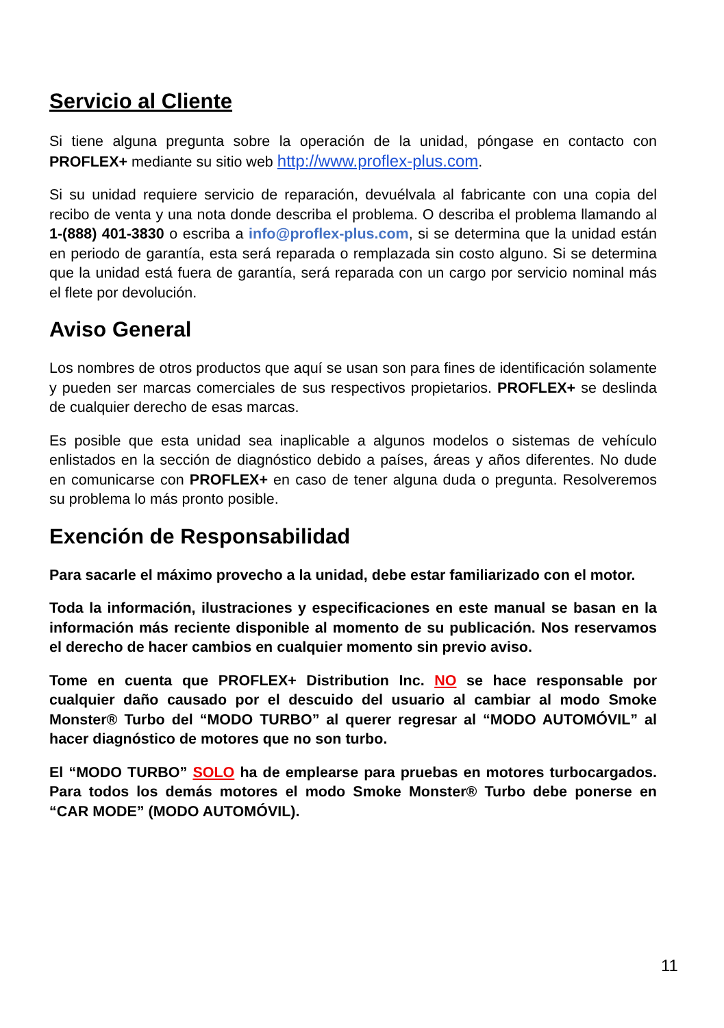Servicio al Cliente
Si tiene alguna pregunta sobre la operación de la unidad, póngase en contacto con PROFLEX+ mediante su sitio web http://www.proflex-plus.com.
Si su unidad requiere servicio de reparación, devuélvala al fabricante con una copia del recibo de venta y una nota donde describa el problema. O describa el problema llamando al 1-(888) 401-3830 o escriba a info@proflex-plus.com, si se determina que la unidad están en periodo de garantía, esta será reparada o remplazada sin costo alguno. Si se determina que la unidad está fuera de garantía, será reparada con un cargo por servicio nominal más el flete por devolución.
Aviso General
Los nombres de otros productos que aquí se usan son para fines de identificación solamente y pueden ser marcas comerciales de sus respectivos propietarios. PROFLEX+ se deslinda de cualquier derecho de esas marcas.
Es posible que esta unidad sea inaplicable a algunos modelos o sistemas de vehículo enlistados en la sección de diagnóstico debido a países, áreas y años diferentes. No dude en comunicarse con PROFLEX+ en caso de tener alguna duda o pregunta. Resolveremos su problema lo más pronto posible.
Exención de Responsabilidad
Para sacarle el máximo provecho a la unidad, debe estar familiarizado con el motor.
Toda la información, ilustraciones y especificaciones en este manual se basan en la información más reciente disponible al momento de su publicación. Nos reservamos el derecho de hacer cambios en cualquier momento sin previo aviso.
Tome en cuenta que PROFLEX+ Distribution Inc. NO se hace responsable por cualquier daño causado por el descuido del usuario al cambiar al modo Smoke Monster® Turbo del “MODO TURBO” al querer regresar al “MODO AUTOMÓVIL” al hacer diagnóstico de motores que no son turbo.
El “MODO TURBO” SOLO ha de emplearse para pruebas en motores turbocargados. Para todos los demás motores el modo Smoke Monster® Turbo debe ponerse en “CAR MODE” (MODO AUTOMÓVIL).
11